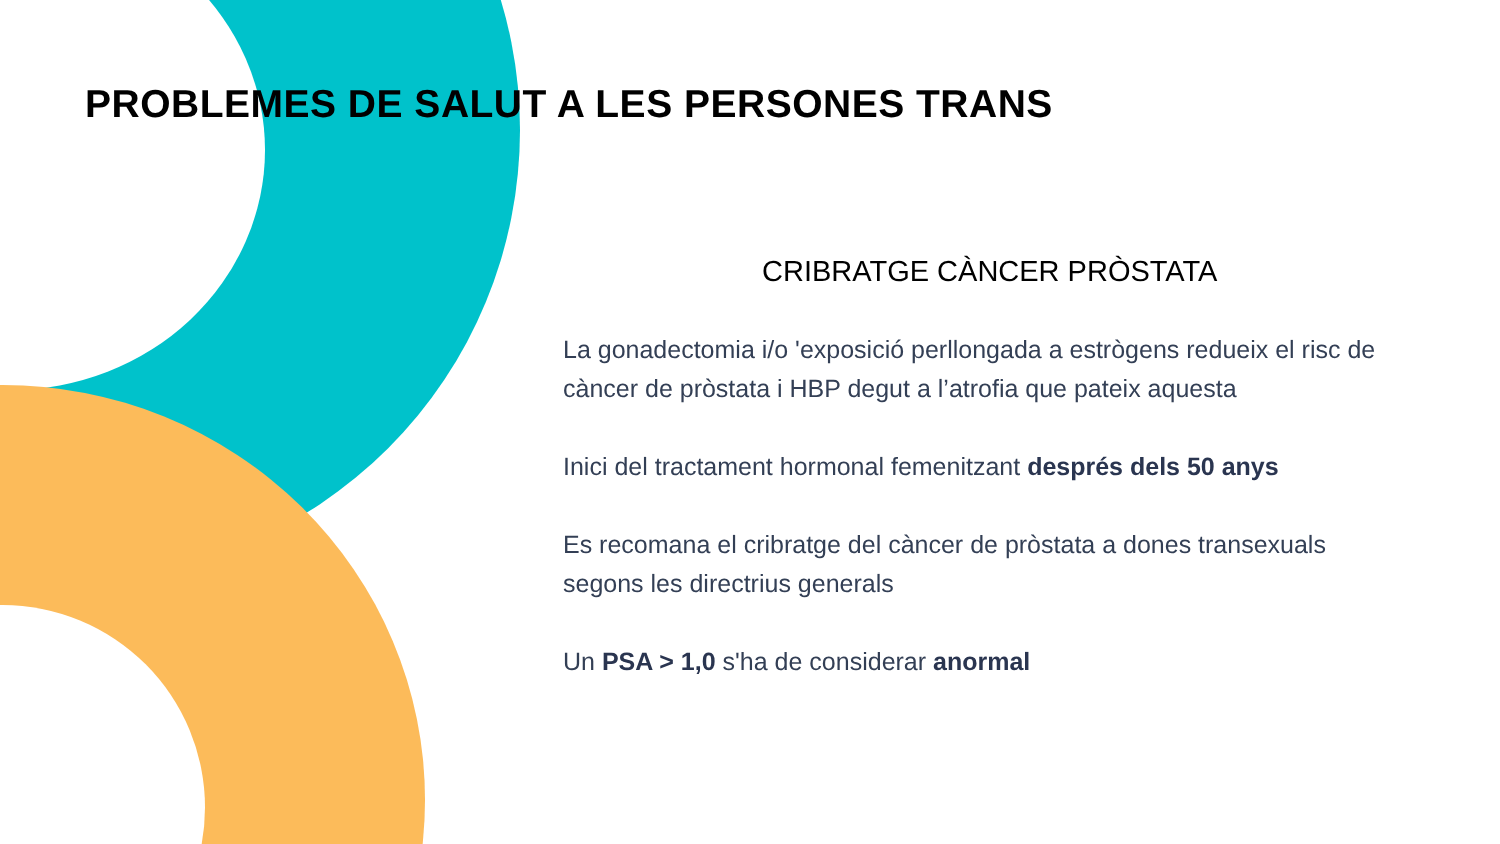PROBLEMES DE SALUT A LES PERSONES TRANS
CRIBRATGE CÀNCER PRÒSTATA
La gonadectomia i/o 'exposició perllongada a estrògens redueix el risc de càncer de pròstata i HBP degut a l’atrofia que pateix aquesta
Inici del tractament hormonal femenitzant després dels 50 anys
Es recomana el cribratge del càncer de pròstata a dones transexuals segons les directrius generals
Un PSA > 1,0 s'ha de considerar anormal